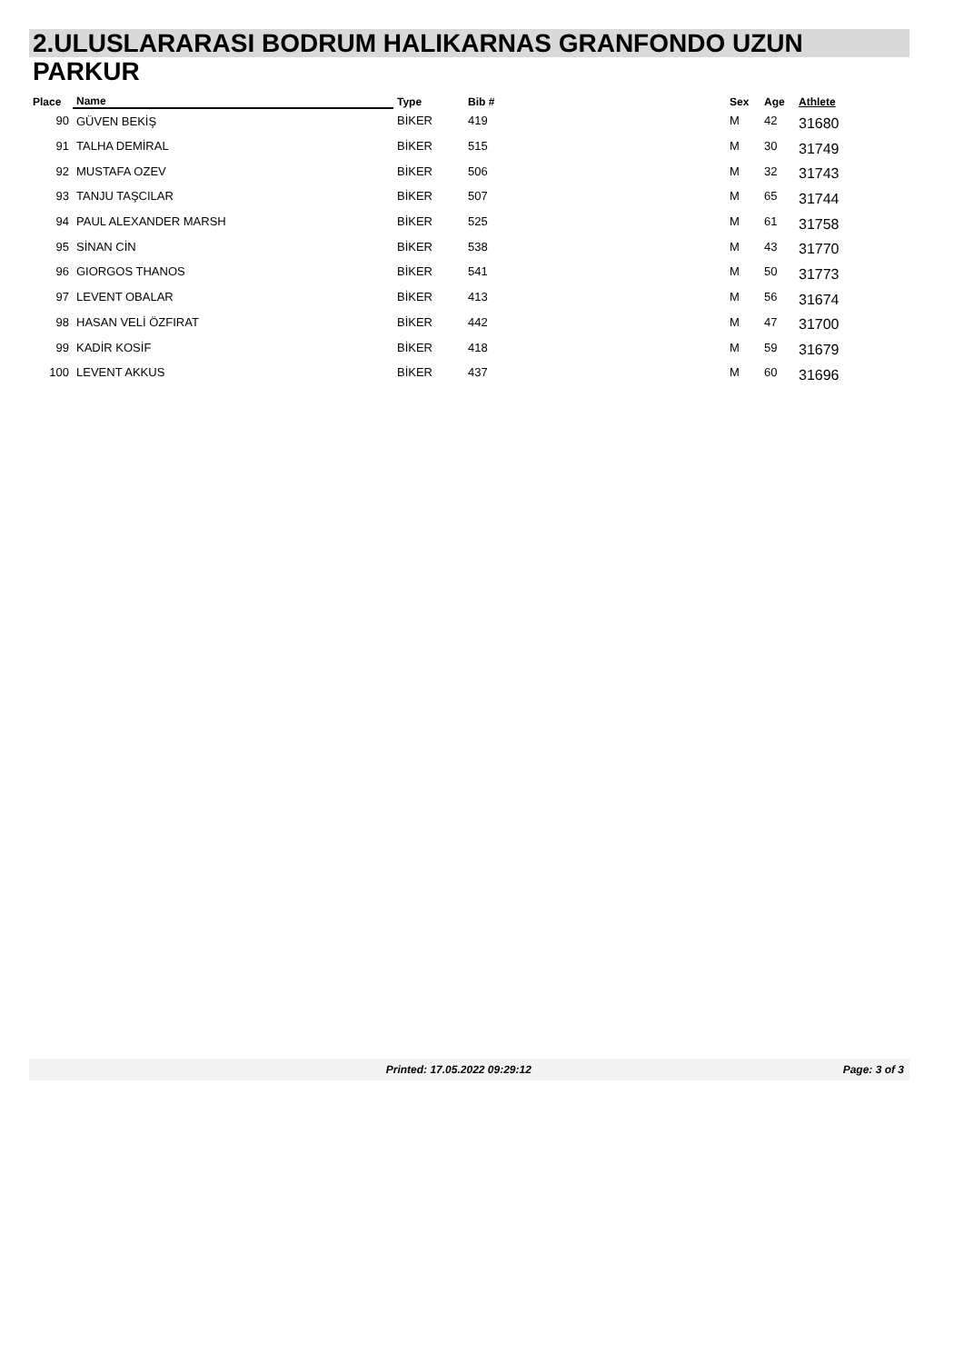2.ULUSLARARASI BODRUM HALIKARNAS GRANFONDO UZUN
PARKUR
| Place | Name | Type | Bib # | Sex | Age | Athlete |
| --- | --- | --- | --- | --- | --- | --- |
| 90 | GÜVEN BEKİŞ | BİKER | 419 | M | 42 | 31680 |
| 91 | TALHA DEMİRAL | BİKER | 515 | M | 30 | 31749 |
| 92 | MUSTAFA OZEV | BİKER | 506 | M | 32 | 31743 |
| 93 | TANJU TAŞCILAR | BİKER | 507 | M | 65 | 31744 |
| 94 | PAUL ALEXANDER MARSH | BİKER | 525 | M | 61 | 31758 |
| 95 | SİNAN CİN | BİKER | 538 | M | 43 | 31770 |
| 96 | GIORGOS THANOS | BİKER | 541 | M | 50 | 31773 |
| 97 | LEVENT OBALAR | BİKER | 413 | M | 56 | 31674 |
| 98 | HASAN VELİ ÖZFIRAT | BİKER | 442 | M | 47 | 31700 |
| 99 | KADİR KOSİF | BİKER | 418 | M | 59 | 31679 |
| 100 | LEVENT AKKUS | BİKER | 437 | M | 60 | 31696 |
Printed: 17.05.2022 09:29:12 Page: 3 of 3